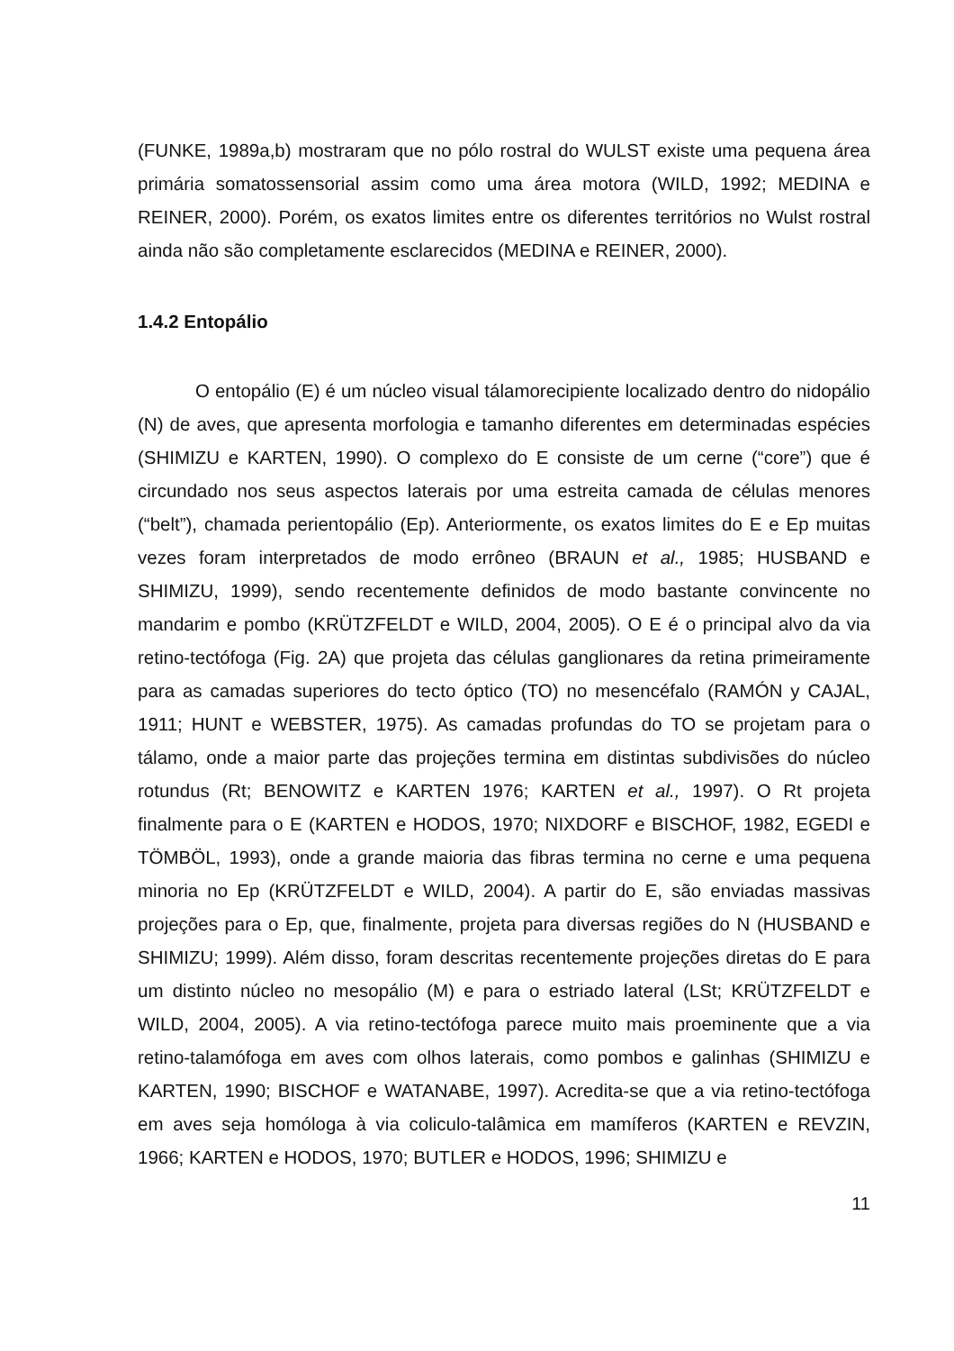(FUNKE, 1989a,b) mostraram que no pólo rostral do WULST existe uma pequena área primária somatossensorial assim como uma área motora (WILD, 1992; MEDINA e REINER, 2000). Porém, os exatos limites entre os diferentes territórios no Wulst rostral ainda não são completamente esclarecidos (MEDINA e REINER, 2000).
1.4.2 Entopálio
O entopálio (E) é um núcleo visual tálamorecipiente localizado dentro do nidopálio (N) de aves, que apresenta morfologia e tamanho diferentes em determinadas espécies (SHIMIZU e KARTEN, 1990). O complexo do E consiste de um cerne (“core”) que é circundado nos seus aspectos laterais por uma estreita camada de células menores (“belt”), chamada perientopálio (Ep). Anteriormente, os exatos limites do E e Ep muitas vezes foram interpretados de modo errôneo (BRAUN et al., 1985; HUSBAND e SHIMIZU, 1999), sendo recentemente definidos de modo bastante convincente no mandarim e pombo (KRÜTZFELDT e WILD, 2004, 2005). O E é o principal alvo da via retino-tectófoga (Fig. 2A) que projeta das células ganglionares da retina primeiramente para as camadas superiores do tecto óptico (TO) no mesencéfalo (RAMÓN y CAJAL, 1911; HUNT e WEBSTER, 1975). As camadas profundas do TO se projetam para o tálamo, onde a maior parte das projeções termina em distintas subdivisões do núcleo rotundus (Rt; BENOWITZ e KARTEN 1976; KARTEN et al., 1997). O Rt projeta finalmente para o E (KARTEN e HODOS, 1970; NIXDORF e BISCHOF, 1982, EGEDI e TÖMBÖL, 1993), onde a grande maioria das fibras termina no cerne e uma pequena minoria no Ep (KRÜTZFELDT e WILD, 2004). A partir do E, são enviadas massivas projeções para o Ep, que, finalmente, projeta para diversas regiões do N (HUSBAND e SHIMIZU; 1999). Além disso, foram descritas recentemente projeções diretas do E para um distinto núcleo no mesopálio (M) e para o estriado lateral (LSt; KRÜTZFELDT e WILD, 2004, 2005). A via retino-tectófoga parece muito mais proeminente que a via retino-talamófoga em aves com olhos laterais, como pombos e galinhas (SHIMIZU e KARTEN, 1990; BISCHOF e WATANABE, 1997). Acredita-se que a via retino-tectófoga em aves seja homóloga à via coliculo-talâmica em mamíferos (KARTEN e REVZIN, 1966; KARTEN e HODOS, 1970; BUTLER e HODOS, 1996; SHIMIZU e
11